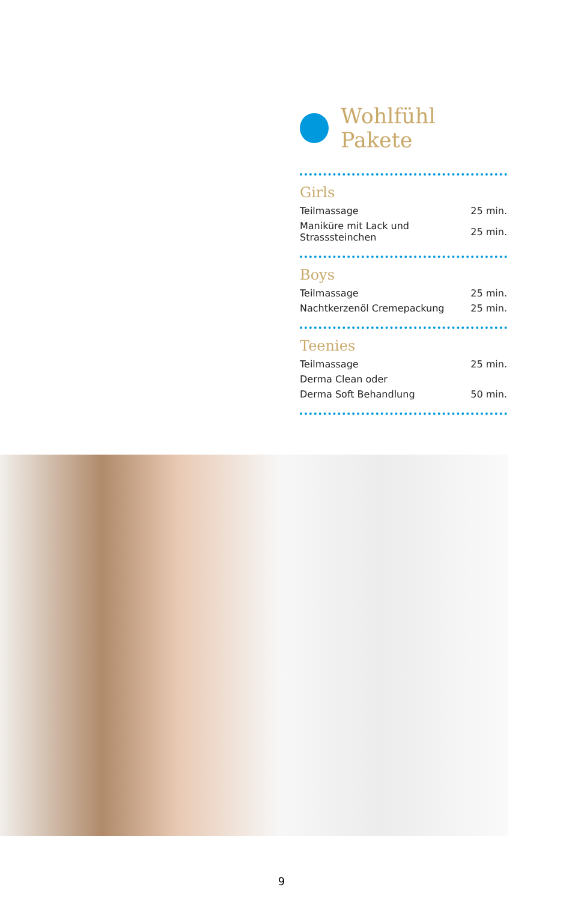Wohlfühl Pakete
Girls
| Teilmassage | 25 min. |
| Maniküre mit Lack und Strasssteinchen | 25 min. |
Boys
| Teilmassage | 25 min. |
| Nachtkerzenöl Cremepackung | 25 min. |
Teenies
| Teilmassage | 25 min. |
| Derma Clean oder | |
| Derma Soft Behandlung | 50 min. |
9